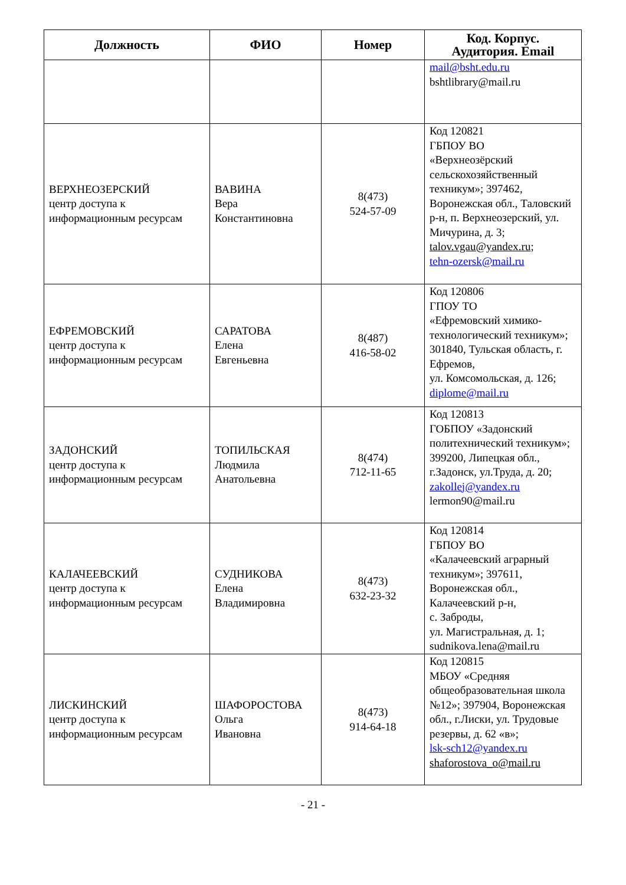| Должность | ФИО | Номер | Код. Корпус. Аудитория. Email |
| --- | --- | --- | --- |
| | | | mail@bsht.edu.ru bshtlibrary@mail.ru |
| ВЕРХНЕОЗЕРСКИЙ центр доступа к информационным ресурсам | ВАВИНА Вера Константиновна | 8(473) 524-57-09 | Код 120821 ГБПОУ ВО «Верхнеозёрский сельскохозяйственный техникум»; 397462, Воронежская обл., Таловский р-н, п. Верхнеозерский, ул. Мичурина, д. 3; talov.vgau@yandex.ru ; tehn-ozersk@mail.ru |
| ЕФРЕМОВСКИЙ центр доступа к информационным ресурсам | САРАТОВА Елена Евгеньевна | 8(487) 416-58-02 | Код 120806 ГПОУ ТО «Ефремовский химико-технологический техникум»; 301840, Тульская область, г. Ефремов, ул. Комсомольская, д. 126; diplome@mail.ru |
| ЗАДОНСКИЙ центр доступа к информационным ресурсам | ТОПИЛЬСКАЯ Людмила Анатольевна | 8(474) 712-11-65 | Код 120813 ГОБПОУ «Задонский политехнический техникум»; 399200, Липецкая обл., г.Задонск, ул.Труда, д. 20; zakollej@yandex.ru lermon90@mail.ru |
| КАЛАЧЕЕВСКИЙ центр доступа к информационным ресурсам | СУДНИКОВА Елена Владимировна | 8(473) 632-23-32 | Код 120814 ГБПОУ ВО «Калачеевский аграрный техникум»; 397611, Воронежская обл., Калачеевский р-н, с. Заброды, ул. Магистральная, д. 1; sudnikova.lena@mail.ru |
| ЛИСКИНСКИЙ центр доступа к информационным ресурсам | ШАФОРОСТОВА Ольга Ивановна | 8(473) 914-64-18 | Код 120815 МБОУ «Средняя общеобразовательная школа №12»; 397904, Воронежская обл., г.Лиски, ул. Трудовые резервы, д. 62 «в»; lsk-sch12@yandex.ru shaforostova_o@mail.ru |
- 21 -